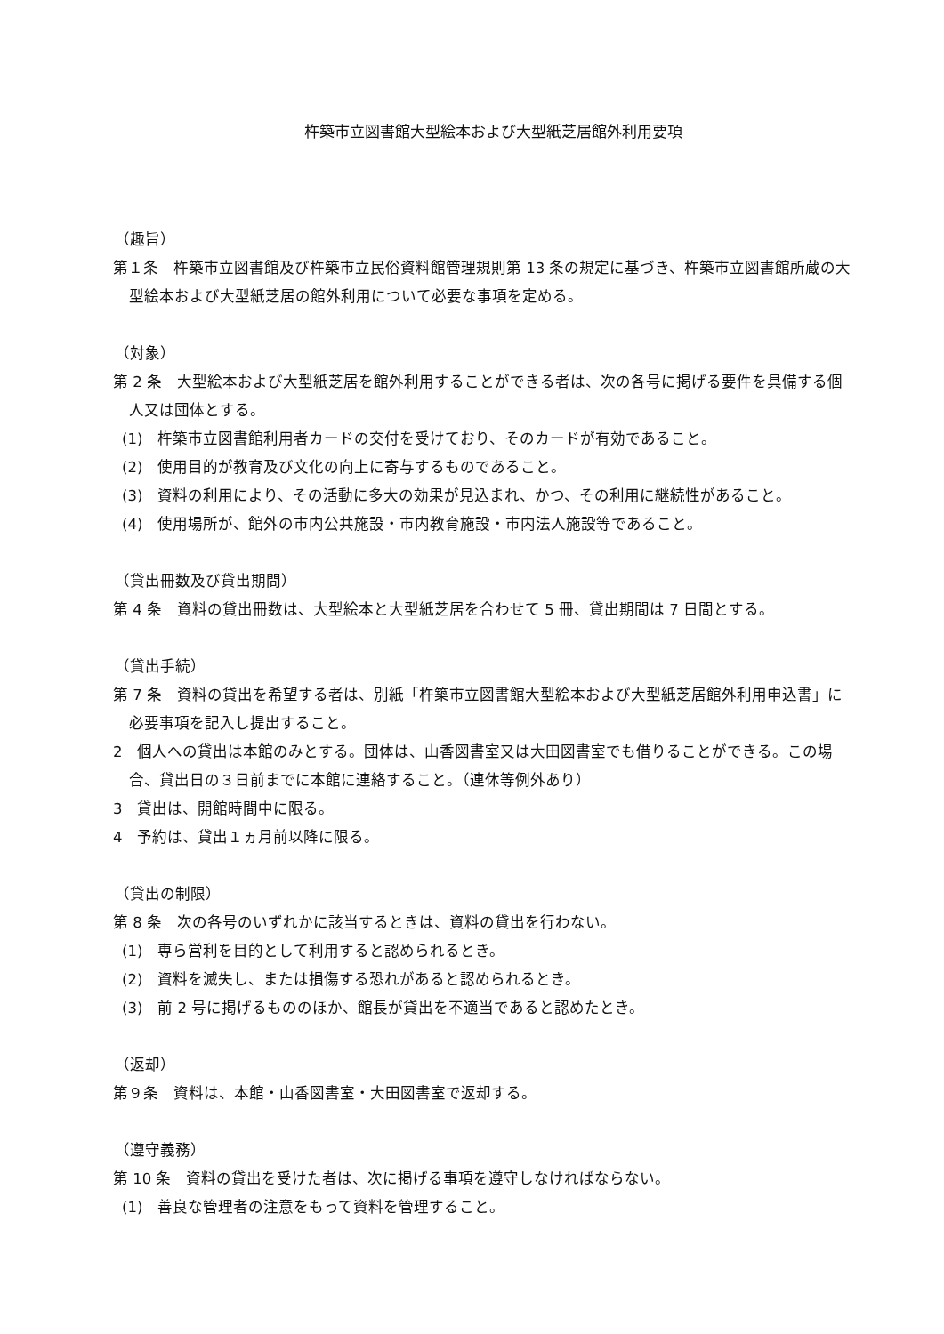杵築市立図書館大型絵本および大型紙芝居館外利用要項
（趣旨）
第１条　杵築市立図書館及び杵築市立民俗資料館管理規則第 13 条の規定に基づき、杵築市立図書館所蔵の大型絵本および大型紙芝居の館外利用について必要な事項を定める。
（対象）
第 2 条　大型絵本および大型紙芝居を館外利用することができる者は、次の各号に掲げる要件を具備する個人又は団体とする。
(1)　杵築市立図書館利用者カードの交付を受けており、そのカードが有効であること。
(2)　使用目的が教育及び文化の向上に寄与するものであること。
(3)　資料の利用により、その活動に多大の効果が見込まれ、かつ、その利用に継続性があること。
(4)　使用場所が、館外の市内公共施設・市内教育施設・市内法人施設等であること。
（貸出冊数及び貸出期間）
第 4 条　資料の貸出冊数は、大型絵本と大型紙芝居を合わせて 5 冊、貸出期間は 7 日間とする。
（貸出手続）
第 7 条　資料の貸出を希望する者は、別紙「杵築市立図書館大型絵本および大型紙芝居館外利用申込書」に必要事項を記入し提出すること。
2　個人への貸出は本館のみとする。団体は、山香図書室又は大田図書室でも借りることができる。この場合、貸出日の３日前までに本館に連絡すること。（連休等例外あり）
3　貸出は、開館時間中に限る。
4　予約は、貸出１ヵ月前以降に限る。
（貸出の制限）
第 8 条　次の各号のいずれかに該当するときは、資料の貸出を行わない。
(1)　専ら営利を目的として利用すると認められるとき。
(2)　資料を滅失し、または損傷する恐れがあると認められるとき。
(3)　前 2 号に掲げるもののほか、館長が貸出を不適当であると認めたとき。
（返却）
第９条　資料は、本館・山香図書室・大田図書室で返却する。
（遵守義務）
第 10 条　資料の貸出を受けた者は、次に掲げる事項を遵守しなければならない。
(1)　善良な管理者の注意をもって資料を管理すること。